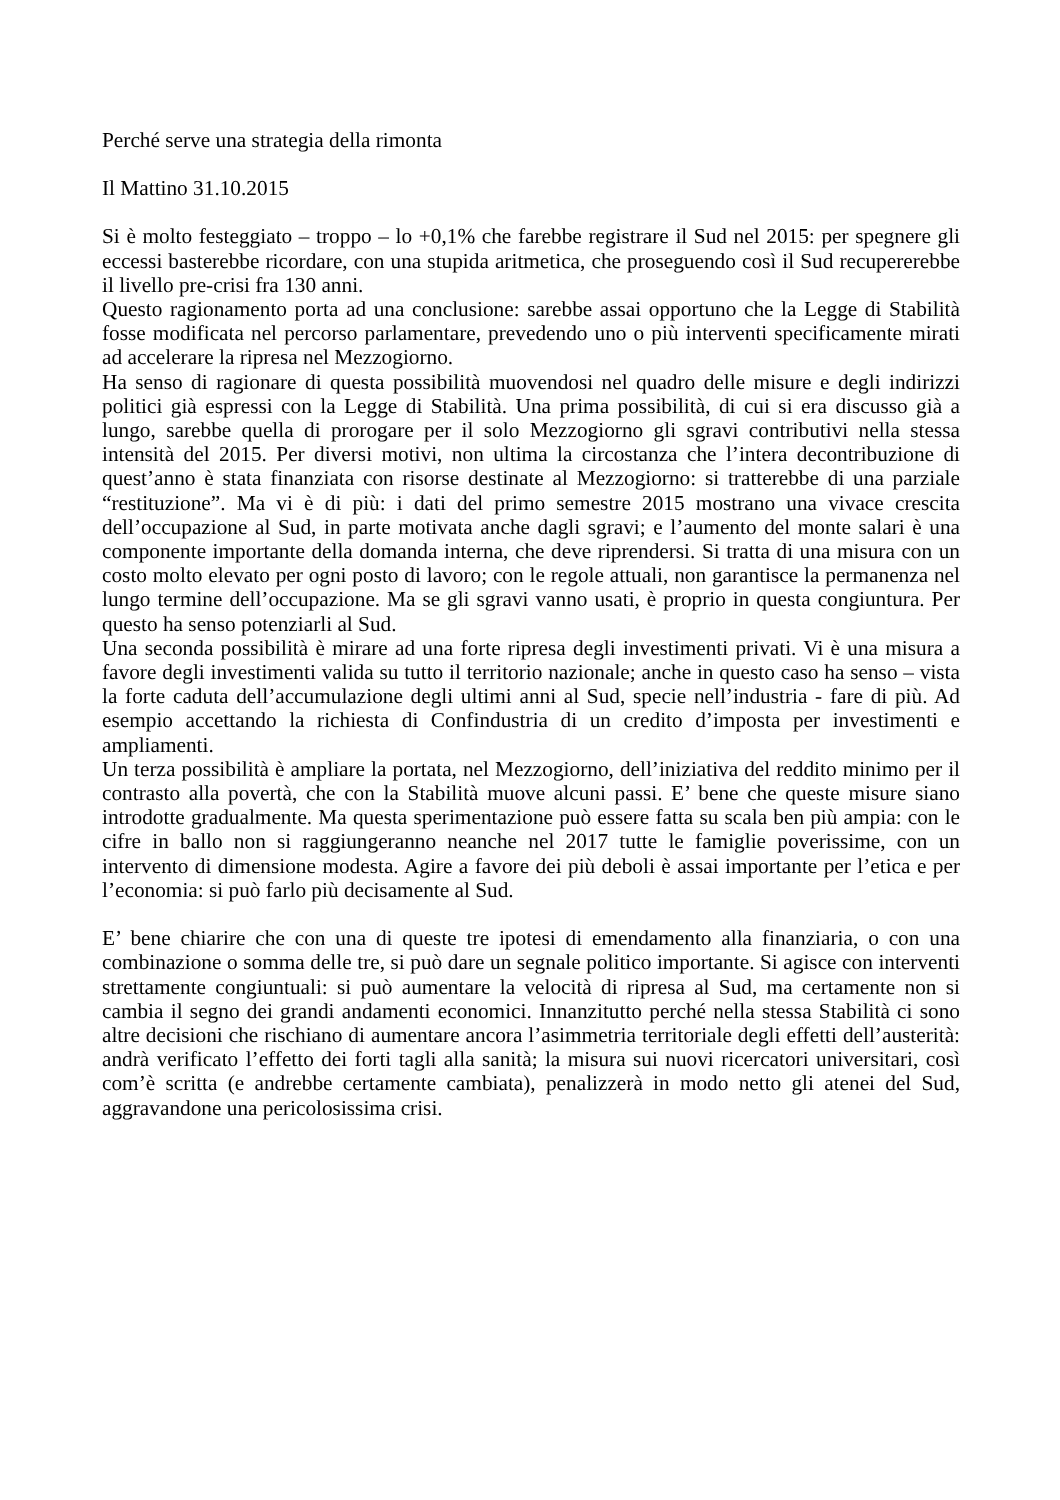Perché serve una strategia della rimonta
Il Mattino 31.10.2015
Si è molto festeggiato – troppo – lo +0,1% che farebbe registrare il Sud nel 2015: per spegnere gli eccessi basterebbe ricordare, con una stupida aritmetica, che proseguendo così il Sud recupererebbe il livello pre-crisi fra 130 anni.
Questo ragionamento porta ad una conclusione: sarebbe assai opportuno che la Legge di Stabilità fosse modificata nel percorso parlamentare, prevedendo uno o più interventi specificamente mirati ad accelerare la ripresa nel Mezzogiorno.
Ha senso di ragionare di questa possibilità muovendosi nel quadro delle misure e degli indirizzi politici già espressi con la Legge di Stabilità. Una prima possibilità, di cui si era discusso già a lungo, sarebbe quella di prorogare per il solo Mezzogiorno gli sgravi contributivi nella stessa intensità del 2015. Per diversi motivi, non ultima la circostanza che l’intera decontribuzione di quest’anno è stata finanziata con risorse destinate al Mezzogiorno: si tratterebbe di una parziale “restituzione”. Ma vi è di più: i dati del primo semestre 2015 mostrano una vivace crescita dell’occupazione al Sud, in parte motivata anche dagli sgravi; e l’aumento del monte salari è una componente importante della domanda interna, che deve riprendersi. Si tratta di una misura con un costo molto elevato per ogni posto di lavoro; con le regole attuali, non garantisce la permanenza nel lungo termine dell’occupazione. Ma se gli sgravi vanno usati, è proprio in questa congiuntura. Per questo ha senso potenziarli al Sud.
Una seconda possibilità è mirare ad una forte ripresa degli investimenti privati. Vi è una misura a favore degli investimenti valida su tutto il territorio nazionale; anche in questo caso ha senso – vista la forte caduta dell’accumulazione degli ultimi anni al Sud, specie nell’industria - fare di più. Ad esempio accettando la richiesta di Confindustria di un credito d’imposta per investimenti e ampliamenti.
Un terza possibilità è ampliare la portata, nel Mezzogiorno, dell’iniziativa del reddito minimo per il contrasto alla povertà, che con la Stabilità muove alcuni passi. E’ bene che queste misure siano introdotte gradualmente. Ma questa sperimentazione può essere fatta su scala ben più ampia: con le cifre in ballo non si raggiungeranno neanche nel 2017 tutte le famiglie poverissime, con un intervento di dimensione modesta. Agire a favore dei più deboli è assai importante per l’etica e per l’economia: si può farlo più decisamente al Sud.
E’ bene chiarire che con una di queste tre ipotesi di emendamento alla finanziaria, o con una combinazione o somma delle tre, si può dare un segnale politico importante. Si agisce con interventi strettamente congiuntuali: si può aumentare la velocità di ripresa al Sud, ma certamente non si cambia il segno dei grandi andamenti economici. Innanzitutto perché nella stessa Stabilità ci sono altre decisioni che rischiano di aumentare ancora l’asimmetria territoriale degli effetti dell’austerità: andrà verificato l’effetto dei forti tagli alla sanità; la misura sui nuovi ricercatori universitari, così com’è scritta (e andrebbe certamente cambiata), penalizzerà in modo netto gli atenei del Sud, aggravandone una pericolosissima crisi.